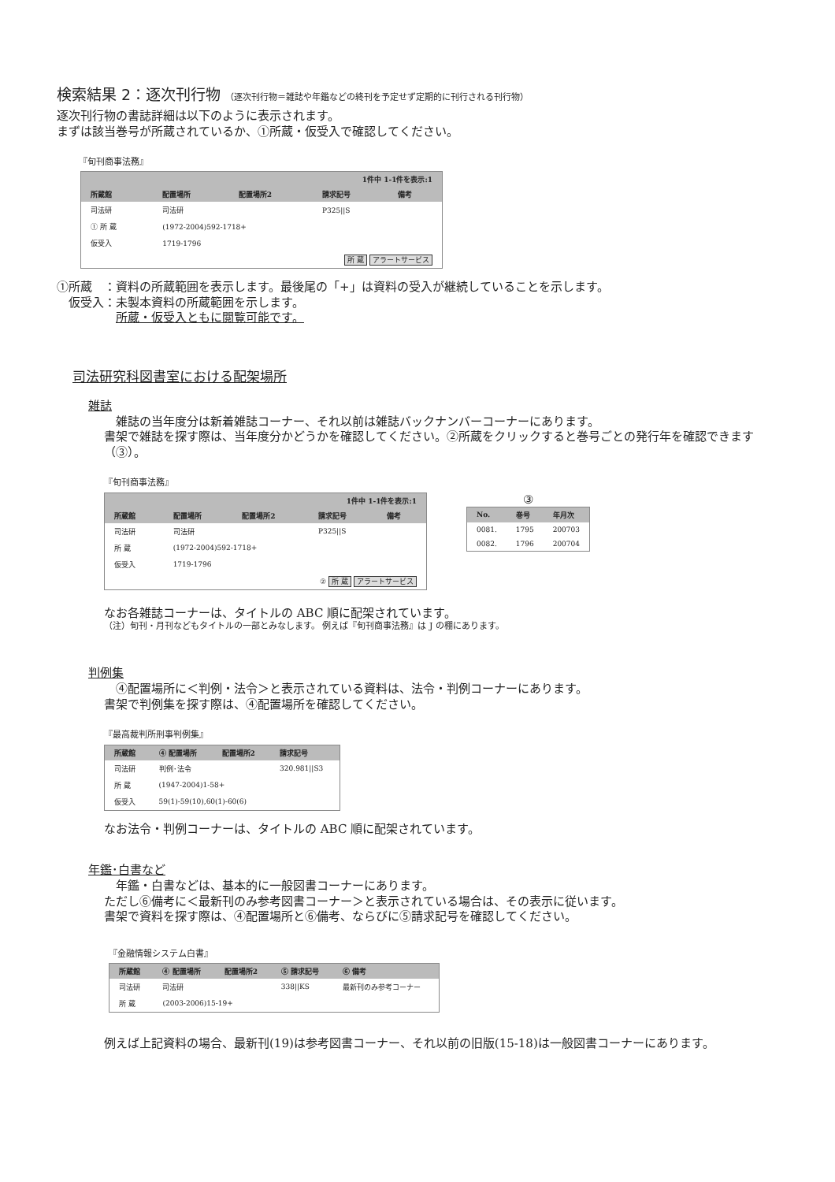検索結果 2：逐次刊行物 （逐次刊行物＝雑誌や年鑑などの終刊を予定せず定期的に刊行される刊行物）
逐次刊行物の書誌詳細は以下のように表示されます。
まずは該当巻号が所蔵されているか、①所蔵・仮受入で確認してください。
『旬刊商事法務』
| 1件中 1-1件を表示:1 | | | | |
| --- | --- | --- | --- | --- |
| 所蔵館 | 配置場所 | 配置場所2 | 請求記号 | 備考 |
| 司法研 | 司法研 | | P325//S | |
| ① 所 蔵 | (1972-2004)592-1718+ | | | |
| 仮受入 | 1719-1796 | | | |
| 所 蔵 アラートサービス | | | | |
①所蔵　：資料の所蔵範囲を表示します。最後尾の「+」は資料の受入が継続していることを示します。
　仮受入：未製本資料の所蔵範囲を示します。
　　　　　所蔵・仮受入ともに閲覧可能です。
司法研究科図書室における配架場所
雑誌
　雑誌の当年度分は新着雑誌コーナー、それ以前は雑誌バックナンバーコーナーにあります。
書架で雑誌を探す際は、当年度分かどうかを確認してください。②所蔵をクリックすると巻号ごとの発行年を確認できます（③）。
『旬刊商事法務』
| 1件中 1-1件を表示:1 | | | | |
| --- | --- | --- | --- | --- |
| 所蔵館 | 配置場所 | 配置場所2 | 請求記号 | 備考 |
| 司法研 | 司法研 | | P325//S | |
| 所 蔵 | (1972-2004)592-1718+ | | | |
| 仮受入 | 1719-1796 | | | |
| ② 所 蔵 アラートサービス | | | | |
③
| No. | 巻号 | 年月次 |
| --- | --- | --- |
| 0081. | 1795 | 200703 |
| 0082. | 1796 | 200704 |
なお各雑誌コーナーは、タイトルの ABC 順に配架されています。
（注）旬刊・月刊などもタイトルの一部とみなします。 例えば『旬刊商事法務』は J の棚にあります。
判例集
　④配置場所に＜判例・法令＞と表示されている資料は、法令・判例コーナーにあります。
書架で判例集を探す際は、④配置場所を確認してください。
『最高裁判所刑事判例集』
| 所蔵館 | ④ 配置場所 | 配置場所2 | 請求記号 |
| --- | --- | --- | --- |
| 司法研 | 判例･法令 | | 320.981//S3 |
| 所 蔵 | (1947-2004)1-58+ | | |
| 仮受入 | 59(1)-59(10),60(1)-60(6) | | |
なお法令・判例コーナーは、タイトルの ABC 順に配架されています。
年鑑･白書など
　年鑑・白書などは、基本的に一般図書コーナーにあります。
ただし⑥備考に＜最新刊のみ参考図書コーナー＞と表示されている場合は、その表示に従います。
書架で資料を探す際は、④配置場所と⑥備考、ならびに⑤請求記号を確認してください。
『金融情報システム白書』
| 所蔵館 | ④ 配置場所 | 配置場所2 | ⑤ 請求記号 | ⑥ 備考 |
| --- | --- | --- | --- | --- |
| 司法研 | 司法研 | | 338//KS | 最新刊のみ参考コーナー |
| 所 蔵 | (2003-2006)15-19+ | | | |
例えば上記資料の場合、最新刊(19)は参考図書コーナー、それ以前の旧版(15-18)は一般図書コーナーにあります。